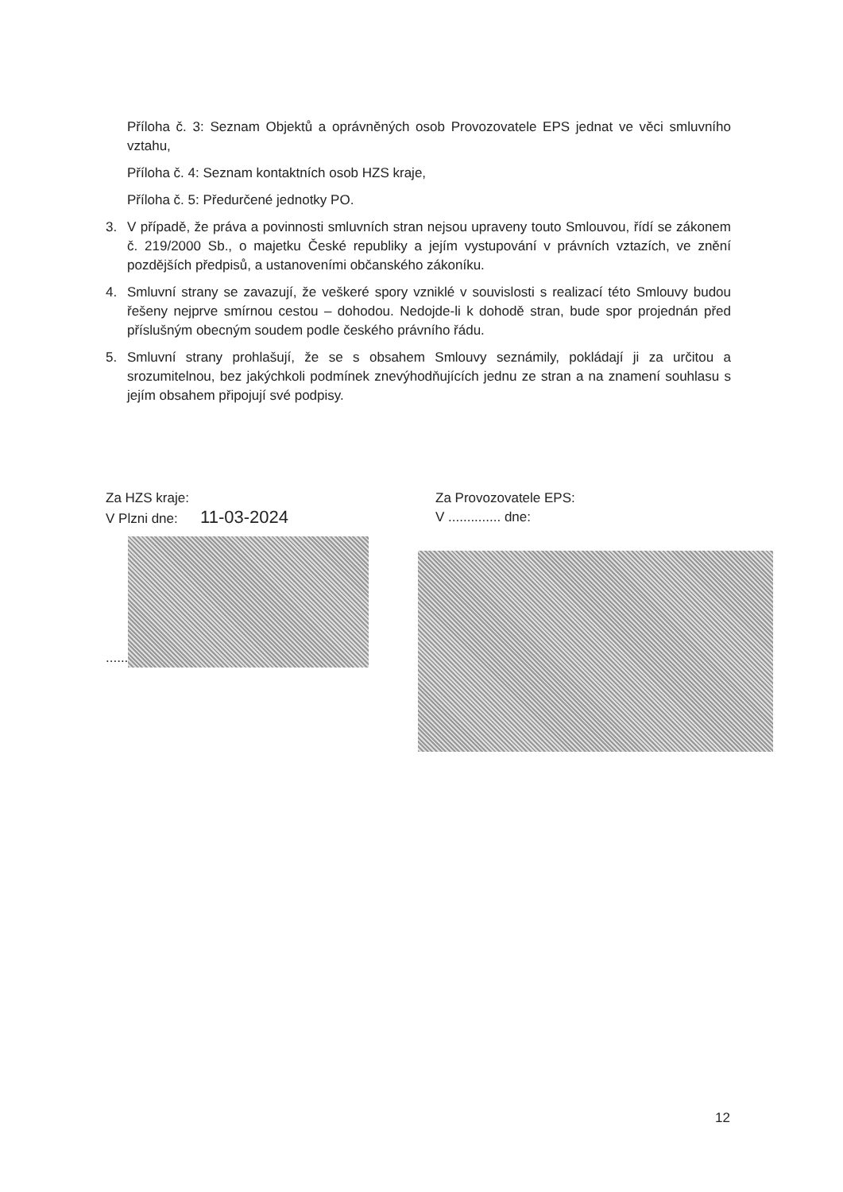Příloha č. 3: Seznam Objektů a oprávněných osob Provozovatele EPS jednat ve věci smluvního vztahu,
Příloha č. 4: Seznam kontaktních osob HZS kraje,
Příloha č. 5: Předurčené jednotky PO.
3. V případě, že práva a povinnosti smluvních stran nejsou upraveny touto Smlouvou, řídí se zákonem č. 219/2000 Sb., o majetku České republiky a jejím vystupování v právních vztazích, ve znění pozdějších předpisů, a ustanoveními občanského zákoníku.
4. Smluvní strany se zavazují, že veškeré spory vzniklé v souvislosti s realizací této Smlouvy budou řešeny nejprve smírnou cestou – dohodou. Nedojde-li k dohodě stran, bude spor projednán před příslušným obecným soudem podle českého právního řádu.
5. Smluvní strany prohlašují, že se s obsahem Smlouvy seznámily, pokládají ji za určitou a srozumitelnou, bez jakýchkoli podmínek znevýhodňujících jednu ze stran a na znamení souhlasu s jejím obsahem připojují své podpisy.
Za HZS kraje:
V Plzni dne: 11-03-2024
......
Za Provozovatele EPS:
V .............. dne:
12